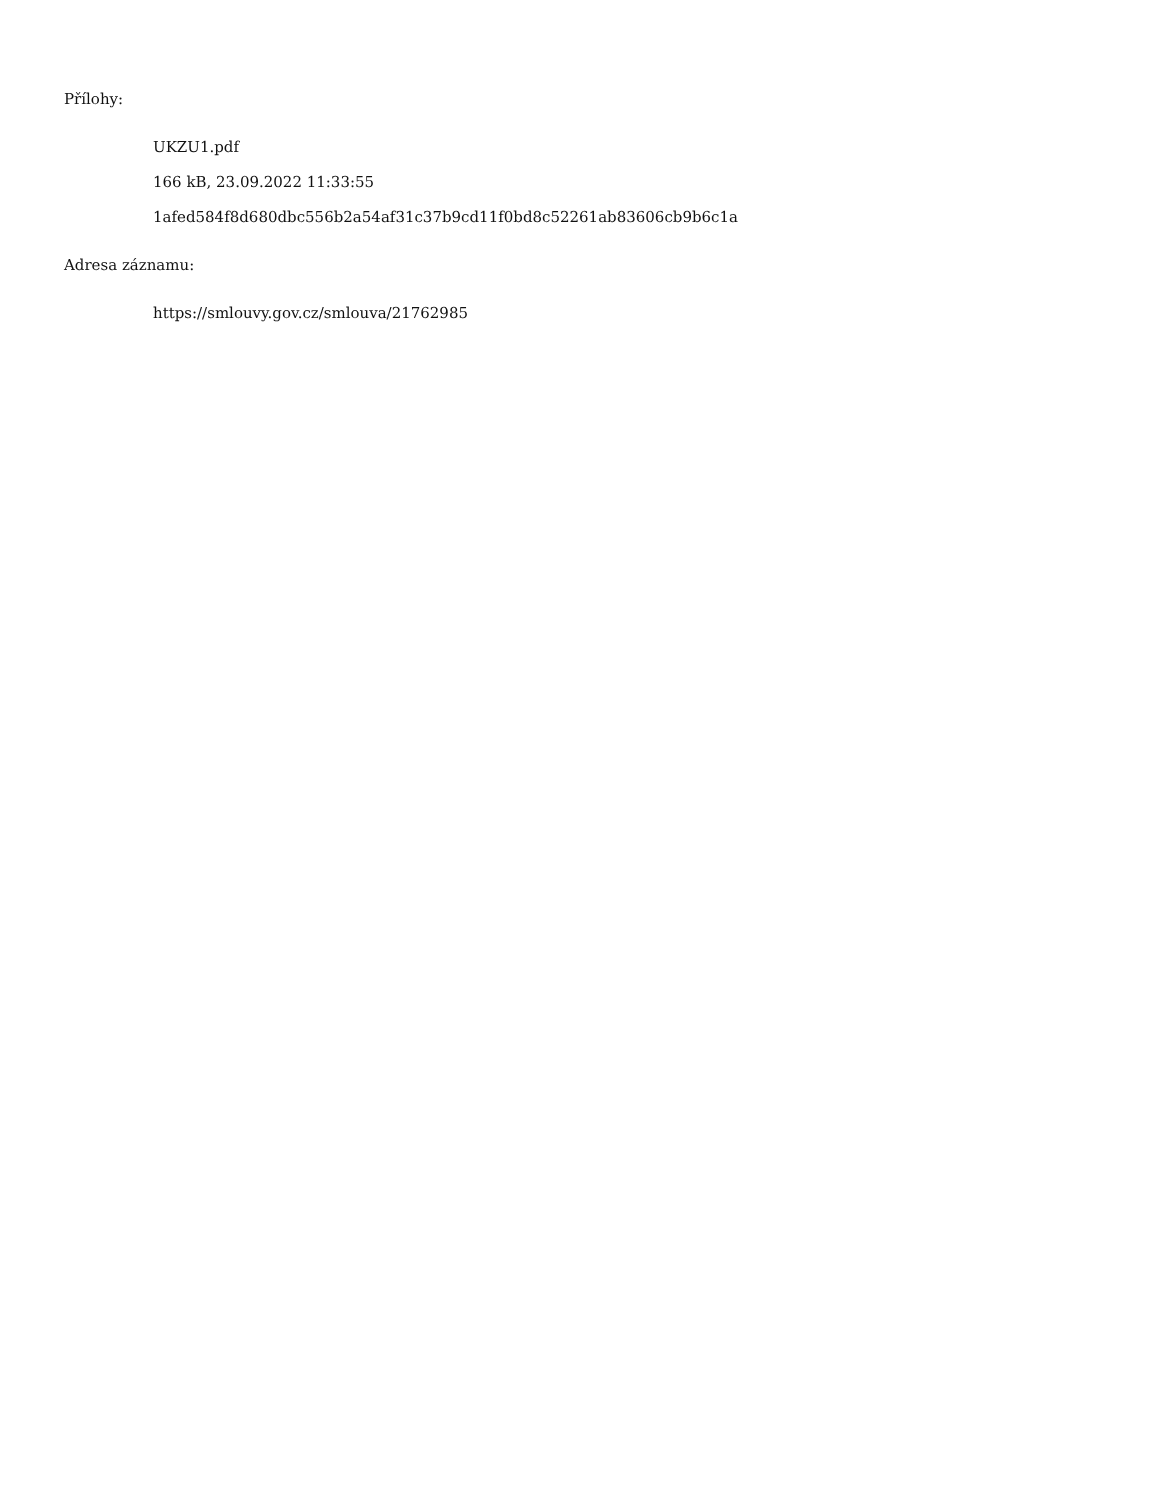Přílohy:
UKZU1.pdf
166 kB, 23.09.2022 11:33:55
1afed584f8d680dbc556b2a54af31c37b9cd11f0bd8c52261ab83606cb9b6c1a
Adresa záznamu:
https://smlouvy.gov.cz/smlouva/21762985